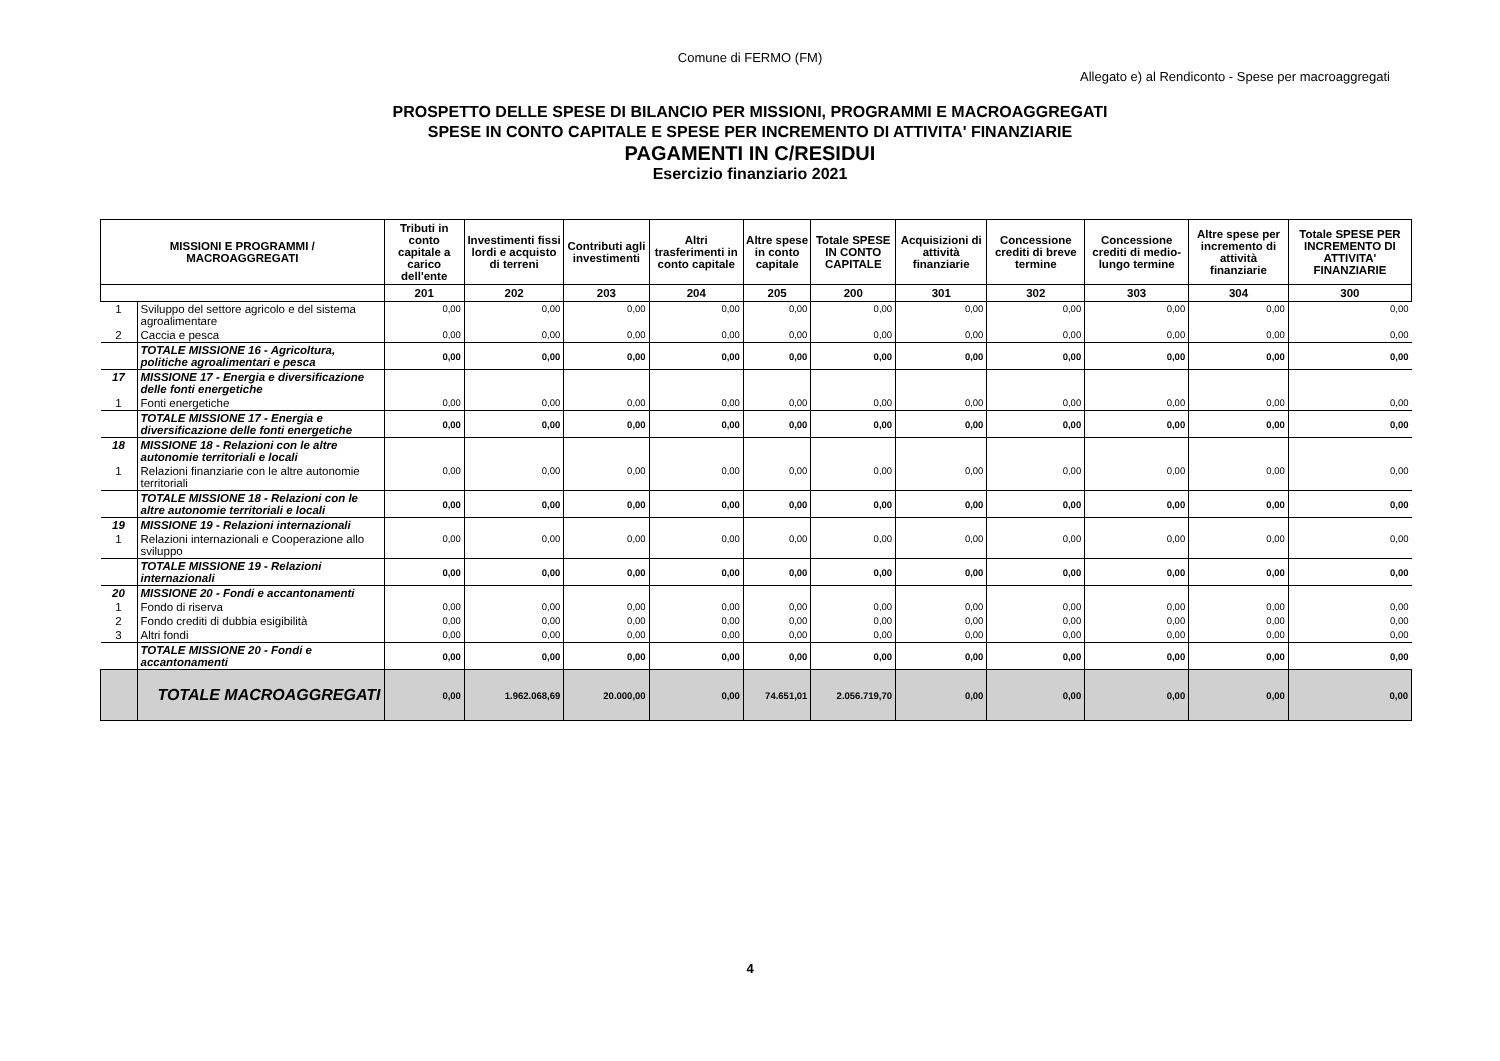Comune di FERMO (FM)
Allegato e) al Rendiconto - Spese per macroaggregati
PROSPETTO DELLE SPESE DI BILANCIO PER MISSIONI, PROGRAMMI E MACROAGGREGATI
SPESE IN CONTO CAPITALE E SPESE PER INCREMENTO DI ATTIVITA' FINANZIARIE
PAGAMENTI IN C/RESIDUI
Esercizio finanziario 2021
| MISSIONI E PROGRAMMI / MACROAGGREGATI | | Tributi in conto capitale a carico dell'ente | Investimenti fissi lordi e acquisto di terreni | Contributi agli investimenti | Altri trasferimenti in conto capitale | Altre spese in conto capitale | Totale SPESE IN CONTO CAPITALE | Acquisizioni di attività finanziarie | Concessione crediti di breve termine | Concessione crediti di medio-lungo termine | Altre spese per incremento di attività finanziarie | Totale SPESE PER INCREMENTO DI ATTIVITA' FINANZIARIE |
| --- | --- | --- | --- | --- | --- | --- | --- | --- | --- | --- | --- | --- |
| | | 201 | 202 | 203 | 204 | 205 | 200 | 301 | 302 | 303 | 304 | 300 |
| 1 | Sviluppo del settore agricolo e del sistema agroalimentare | 0,00 | 0,00 | 0,00 | 0,00 | 0,00 | 0,00 | 0,00 | 0,00 | 0,00 | 0,00 | 0,00 |
| 2 | Caccia e pesca | 0,00 | 0,00 | 0,00 | 0,00 | 0,00 | 0,00 | 0,00 | 0,00 | 0,00 | 0,00 | 0,00 |
| | TOTALE MISSIONE 16 - Agricoltura, politiche agroalimentari e pesca | 0,00 | 0,00 | 0,00 | 0,00 | 0,00 | 0,00 | 0,00 | 0,00 | 0,00 | 0,00 | 0,00 |
| 17 | MISSIONE 17 - Energia e diversificazione delle fonti energetiche | | | | | | | | | | | |
| 1 | Fonti energetiche | 0,00 | 0,00 | 0,00 | 0,00 | 0,00 | 0,00 | 0,00 | 0,00 | 0,00 | 0,00 | 0,00 |
| | TOTALE MISSIONE 17 - Energia e diversificazione delle fonti energetiche | 0,00 | 0,00 | 0,00 | 0,00 | 0,00 | 0,00 | 0,00 | 0,00 | 0,00 | 0,00 | 0,00 |
| 18 | MISSIONE 18 - Relazioni con le altre autonomie territoriali e locali | | | | | | | | | | | |
| 1 | Relazioni finanziarie con le altre autonomie territoriali | 0,00 | 0,00 | 0,00 | 0,00 | 0,00 | 0,00 | 0,00 | 0,00 | 0,00 | 0,00 | 0,00 |
| | TOTALE MISSIONE 18 - Relazioni con le altre autonomie territoriali e locali | 0,00 | 0,00 | 0,00 | 0,00 | 0,00 | 0,00 | 0,00 | 0,00 | 0,00 | 0,00 | 0,00 |
| 19 | MISSIONE 19 - Relazioni internazionali | | | | | | | | | | | |
| 1 | Relazioni internazionali e Cooperazione allo sviluppo | 0,00 | 0,00 | 0,00 | 0,00 | 0,00 | 0,00 | 0,00 | 0,00 | 0,00 | 0,00 | 0,00 |
| | TOTALE MISSIONE 19 - Relazioni internazionali | 0,00 | 0,00 | 0,00 | 0,00 | 0,00 | 0,00 | 0,00 | 0,00 | 0,00 | 0,00 | 0,00 |
| 20 | MISSIONE 20 - Fondi e accantonamenti | | | | | | | | | | | |
| 1 | Fondo di riserva | 0,00 | 0,00 | 0,00 | 0,00 | 0,00 | 0,00 | 0,00 | 0,00 | 0,00 | 0,00 | 0,00 |
| 2 | Fondo crediti di dubbia esigibilità | 0,00 | 0,00 | 0,00 | 0,00 | 0,00 | 0,00 | 0,00 | 0,00 | 0,00 | 0,00 | 0,00 |
| 3 | Altri fondi | 0,00 | 0,00 | 0,00 | 0,00 | 0,00 | 0,00 | 0,00 | 0,00 | 0,00 | 0,00 | 0,00 |
| | TOTALE MISSIONE 20 - Fondi e accantonamenti | 0,00 | 0,00 | 0,00 | 0,00 | 0,00 | 0,00 | 0,00 | 0,00 | 0,00 | 0,00 | 0,00 |
| | TOTALE MACROAGGREGATI | 0,00 | 1.962.068,69 | 20.000,00 | 0,00 | 74.651,01 | 2.056.719,70 | 0,00 | 0,00 | 0,00 | 0,00 | 0,00 |
4